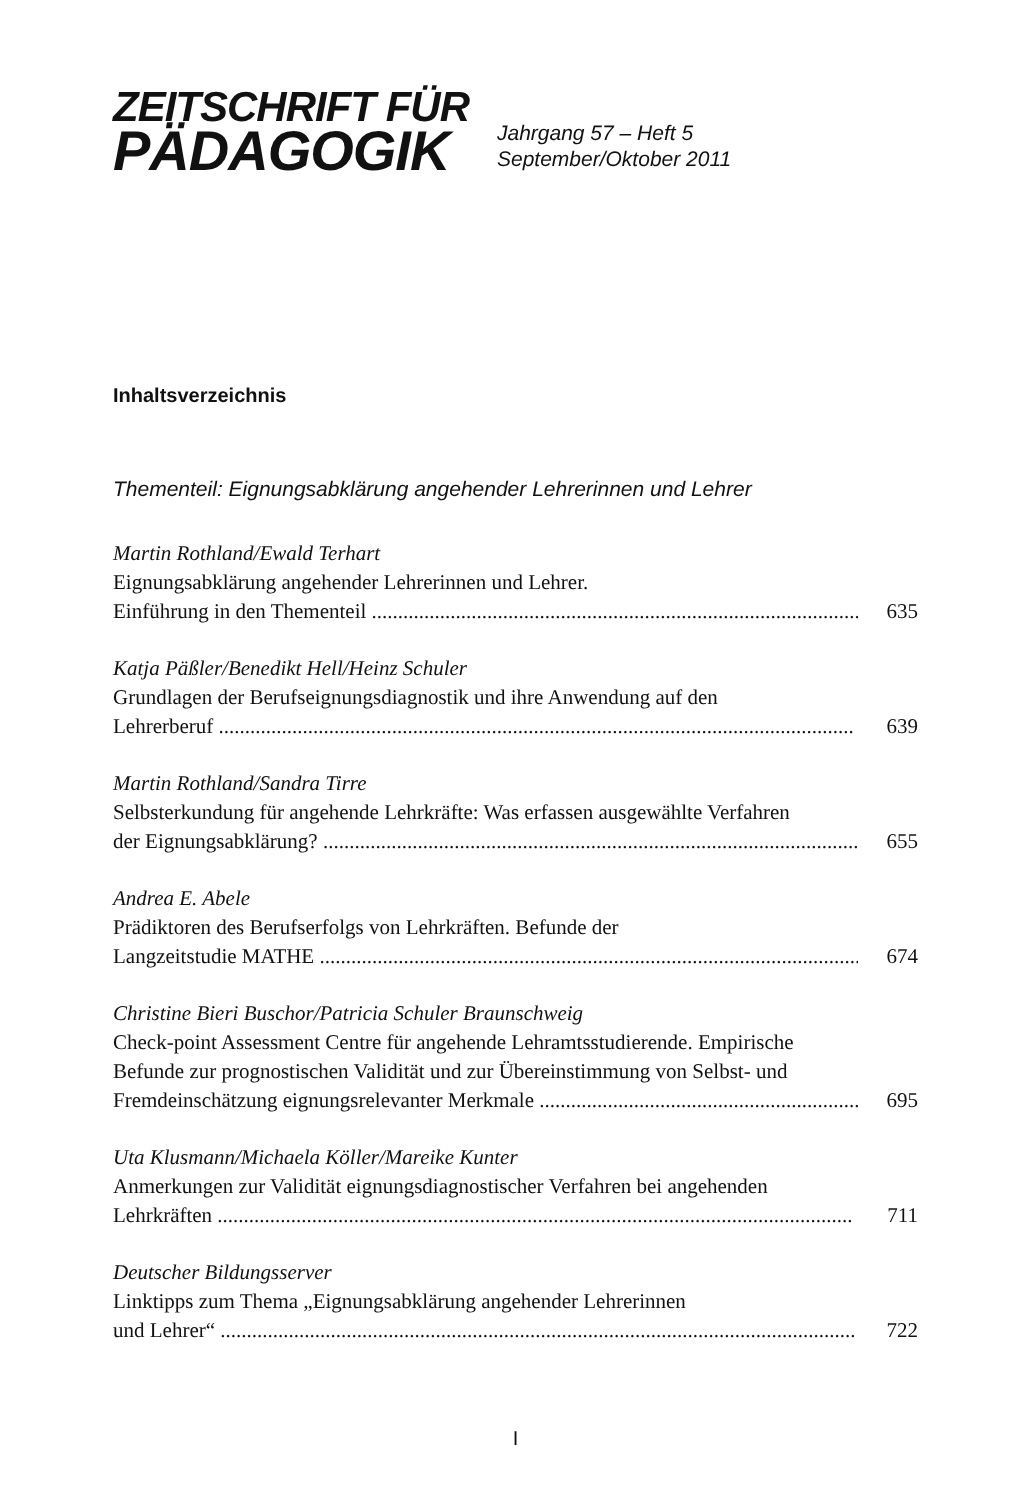ZEITSCHRIFT FÜR
PÄDAGOGIK
Jahrgang 57 – Heft 5
September/Oktober 2011
Inhaltsverzeichnis
Thementeil: Eignungsabklärung angehender Lehrerinnen und Lehrer
Martin Rothland/Ewald Terhart
Eignungsabklärung angehender Lehrerinnen und Lehrer.
Einführung in den Thementeil .............................................................................................. 635
Katja Päßler/Benedikt Hell/Heinz Schuler
Grundlagen der Berufseignungsdiagnostik und ihre Anwendung auf den
Lehrerberuf ......................................................................................................................... 639
Martin Rothland/Sandra Tirre
Selbsterkundung für angehende Lehrkräfte: Was erfassen ausgewählte Verfahren
der Eignungsabklärung? ...................................................................................................... 655
Andrea E. Abele
Prädiktoren des Berufserfolgs von Lehrkräften. Befunde der
Langzeitstudie MATHE ....................................................................................................... 674
Christine Bieri Buschor/Patricia Schuler Braunschweig
Check-point Assessment Centre für angehende Lehramtsstudierende. Empirische
Befunde zur prognostischen Validität und zur Übereinstimmung von Selbst- und
Fremdeinschätzung eignungsrelevanter Merkmale .............................................................. 695
Uta Klusmann/Michaela Köller/Mareike Kunter
Anmerkungen zur Validität eignungsdiagnostischer Verfahren bei angehenden
Lehrkräften ......................................................................................................................... 711
Deutscher Bildungsserver
Linktipps zum Thema „Eignungsabklärung angehender Lehrerinnen
und Lehrer“ ......................................................................................................................... 722
I